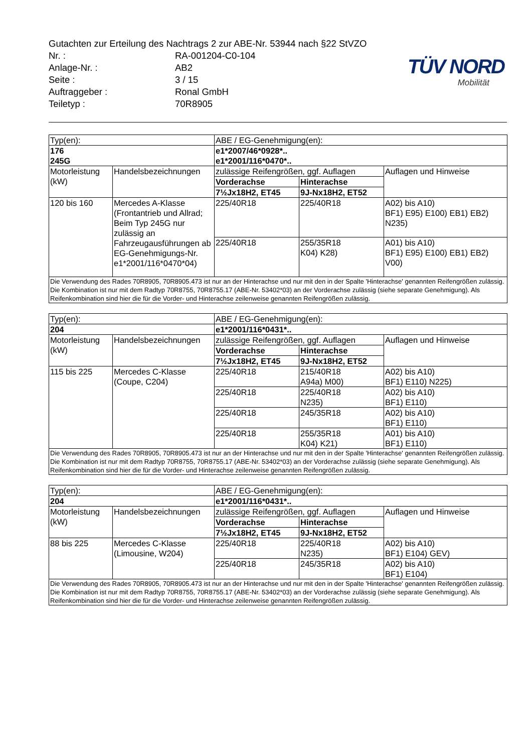TÜV NORD
Mobilität
Gutachten zur Erteilung des Nachtrags 2 zur ABE-Nr. 53944 nach §22 StVZO
| Nr. : | RA-001204-C0-104 |
| Anlage-Nr. : | AB2 |
| Seite : | 3 / 15 |
| Auftraggeber : | Ronal GmbH |
| Teiletyp : | 70R8905 |
| Typ(en): | | ABE / EG-Genehmigung(en): | | |
| --- | --- | --- | --- | --- |
| 176 245G | | e1*2007/46*0928*.. e1*2001/116*0470*.. | | |
| Motorleistung (kW) | Handelsbezeichnungen | zulässige Reifengrößen, ggf. Auflagen | | Auflagen und Hinweise |
| | | Vorderachse | Hinterachse | |
| | | 7½Jx18H2, ET45 | 9J-Nx18H2, ET52 | |
| 120 bis 160 | Mercedes A-Klasse (Frontantrieb und Allrad; Beim Typ 245G nur zulässig an Fahrzeugausführungen ab EG-Genehmigungs-Nr. e1*2001/116*0470*04) | 225/40R18 | 225/40R18 | A02) bis A10) BF1) E95) E100) EB1) EB2) N235) |
| | | 225/40R18 | 255/35R18 K04) K28) | A01) bis A10) BF1) E95) E100) EB1) EB2) V00) |
| Die Verwendung des Rades 70R8905, 70R8905.473 ist nur an der Hinterachse und nur mit den in der Spalte 'Hinterachse' genannten Reifengrößen zulässig. Die Kombination ist nur mit dem Radtyp 70R8755, 70R8755.17 (ABE-Nr. 53402*03) an der Vorderachse zulässig (siehe separate Genehmigung). Als Reifenkombination sind hier die für die Vorder- und Hinterachse zeilenweise genannten Reifengrößen zulässig. | | | | |
| Typ(en): | | ABE / EG-Genehmigung(en): | | |
| --- | --- | --- | --- | --- |
| 204 | | e1*2001/116*0431*.. | | |
| Motorleistung (kW) | Handelsbezeichnungen | zulässige Reifengrößen, ggf. Auflagen | | Auflagen und Hinweise |
| | | Vorderachse | Hinterachse | |
| | | 7½Jx18H2, ET45 | 9J-Nx18H2, ET52 | |
| 115 bis 225 | Mercedes C-Klasse (Coupe, C204) | 225/40R18 | 215/40R18 A94a) M00) | A02) bis A10) BF1) E110) N225) |
| | | 225/40R18 | 225/40R18 N235) | A02) bis A10) BF1) E110) |
| | | 225/40R18 | 245/35R18 | A02) bis A10) BF1) E110) |
| | | 225/40R18 | 255/35R18 K04) K21) | A01) bis A10) BF1) E110) |
| Die Verwendung des Rades 70R8905, 70R8905.473 ist nur an der Hinterachse und nur mit den in der Spalte 'Hinterachse' genannten Reifengrößen zulässig. Die Kombination ist nur mit dem Radtyp 70R8755, 70R8755.17 (ABE-Nr. 53402*03) an der Vorderachse zulässig (siehe separate Genehmigung). Als Reifenkombination sind hier die für die Vorder- und Hinterachse zeilenweise genannten Reifengrößen zulässig. | | | | |
| Typ(en): | | ABE / EG-Genehmigung(en): | | |
| --- | --- | --- | --- | --- |
| 204 | | e1*2001/116*0431*.. | | |
| Motorleistung (kW) | Handelsbezeichnungen | zulässige Reifengrößen, ggf. Auflagen | | Auflagen und Hinweise |
| | | Vorderachse | Hinterachse | |
| | | 7½Jx18H2, ET45 | 9J-Nx18H2, ET52 | |
| 88 bis 225 | Mercedes C-Klasse (Limousine, W204) | 225/40R18 | 225/40R18 N235) | A02) bis A10) BF1) E104) GEV) |
| | | 225/40R18 | 245/35R18 | A02) bis A10) BF1) E104) |
| Die Verwendung des Rades 70R8905, 70R8905.473 ist nur an der Hinterachse und nur mit den in der Spalte 'Hinterachse' genannten Reifengrößen zulässig. Die Kombination ist nur mit dem Radtyp 70R8755, 70R8755.17 (ABE-Nr. 53402*03) an der Vorderachse zulässig (siehe separate Genehmigung). Als Reifenkombination sind hier die für die Vorder- und Hinterachse zeilenweise genannten Reifengrößen zulässig. | | | | |